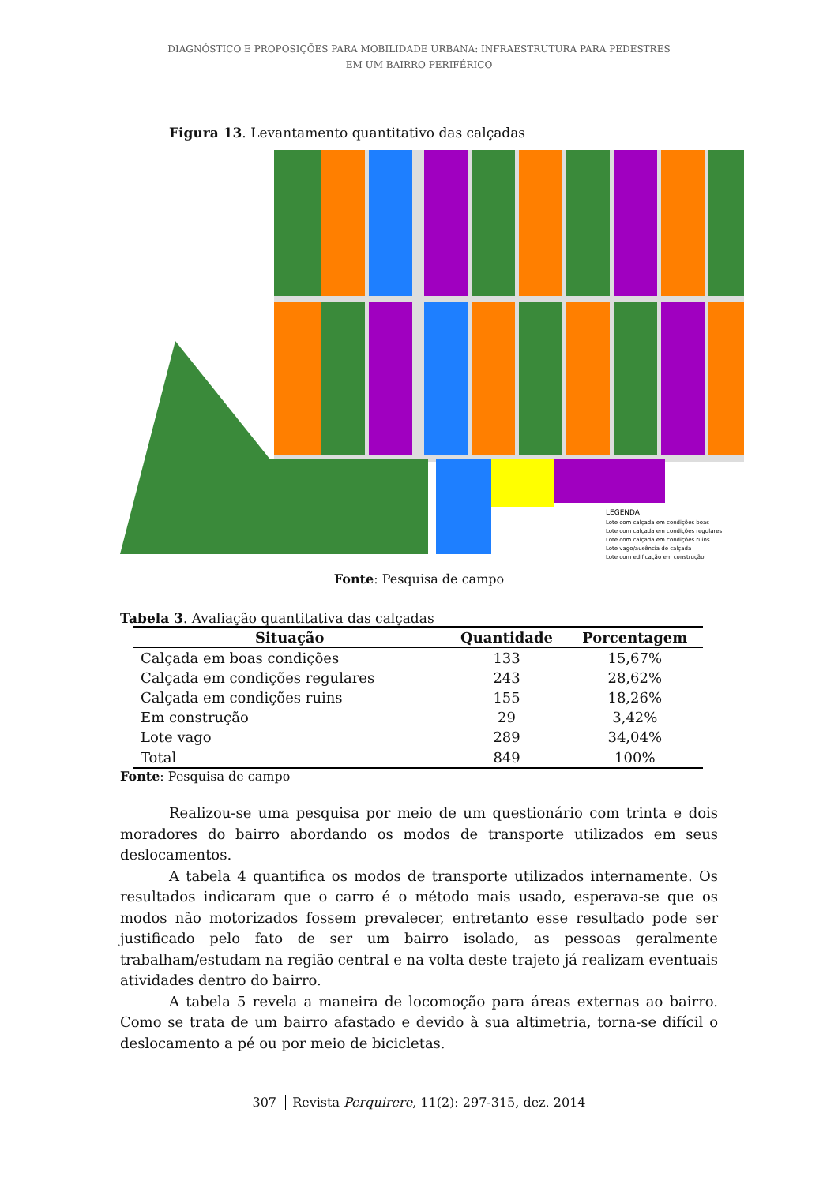DIAGNÓSTICO E PROPOSIÇÕES PARA MOBILIDADE URBANA: INFRAESTRUTURA PARA PEDESTRES
EM UM BAIRRO PERIFÉRICO
Figura 13. Levantamento quantitativo das calçadas
LEGENDA
Lote com calçada em condições boas
Lote com calçada em condições regulares
Lote com calçada em condições ruins
Lote vago/ausência de calçada
Lote com edificação em construção
Fonte: Pesquisa de campo
Tabela 3. Avaliação quantitativa das calçadas
| Situação | Quantidade | Porcentagem |
| --- | --- | --- |
| Calçada em boas condições | 133 | 15,67% |
| Calçada em condições regulares | 243 | 28,62% |
| Calçada em condições ruins | 155 | 18,26% |
| Em construção | 29 | 3,42% |
| Lote vago | 289 | 34,04% |
| Total | 849 | 100% |
Fonte: Pesquisa de campo
Realizou-se uma pesquisa por meio de um questionário com trinta e dois moradores do bairro abordando os modos de transporte utilizados em seus deslocamentos.
A tabela 4 quantifica os modos de transporte utilizados internamente. Os resultados indicaram que o carro é o método mais usado, esperava-se que os modos não motorizados fossem prevalecer, entretanto esse resultado pode ser justificado pelo fato de ser um bairro isolado, as pessoas geralmente trabalham/estudam na região central e na volta deste trajeto já realizam eventuais atividades dentro do bairro.
A tabela 5 revela a maneira de locomoção para áreas externas ao bairro. Como se trata de um bairro afastado e devido à sua altimetria, torna-se difícil o deslocamento a pé ou por meio de bicicletas.
307 Revista Perquirere, 11(2): 297-315, dez. 2014